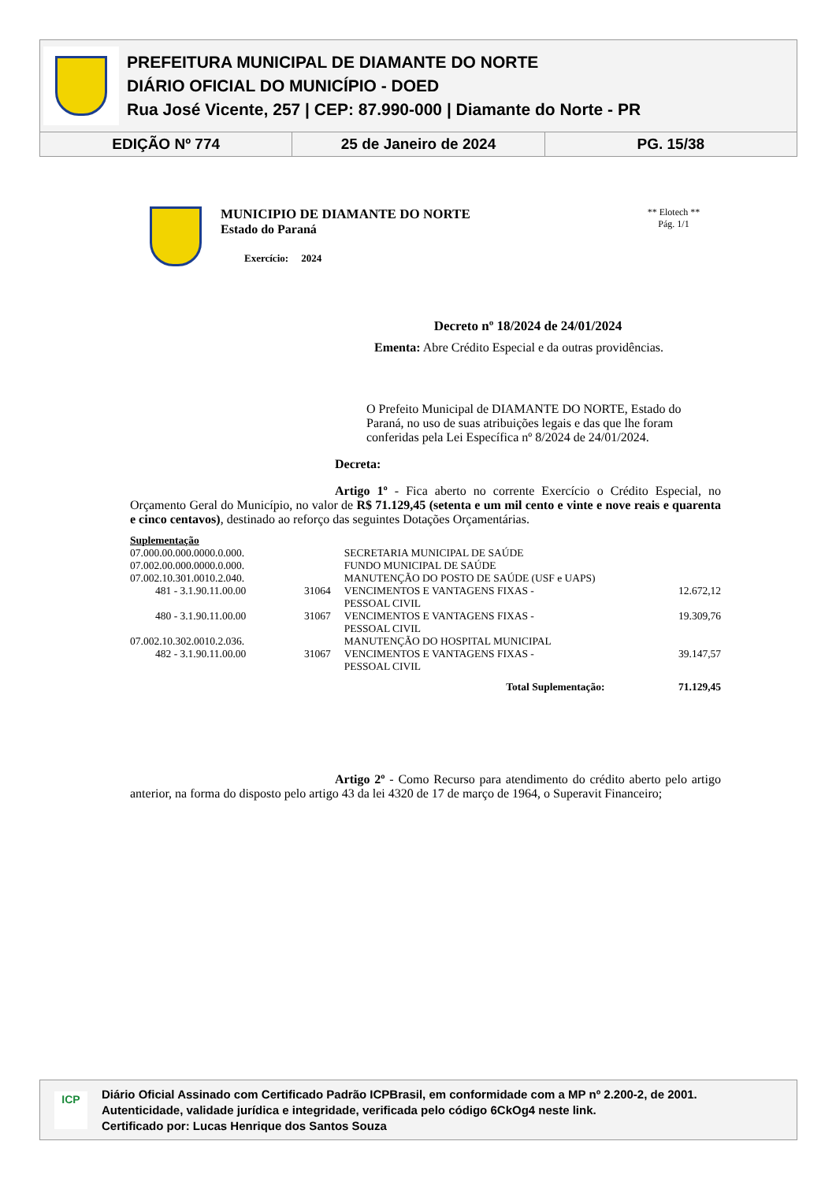PREFEITURA MUNICIPAL DE DIAMANTE DO NORTE
DIÁRIO OFICIAL DO MUNICÍPIO - DOED
Rua José Vicente, 257 | CEP: 87.990-000 | Diamante do Norte - PR
EDIÇÃO Nº 774 25 de Janeiro de 2024 PG. 15/38
MUNICIPIO DE DIAMANTE DO NORTE
Estado do Paraná
Exercício: 2024
** Elotech **
Pág. 1/1
Decreto nº 18/2024 de 24/01/2024
Ementa: Abre Crédito Especial e da outras providências.
O Prefeito Municipal de DIAMANTE DO NORTE, Estado do Paraná, no uso de suas atribuições legais e das que lhe foram conferidas pela Lei Específica nº 8/2024 de 24/01/2024.
Decreta:
Artigo 1º - Fica aberto no corrente Exercício o Crédito Especial, no Orçamento Geral do Município, no valor de R$ 71.129,45 (setenta e um mil cento e vinte e nove reais e quarenta e cinco centavos), destinado ao reforço das seguintes Dotações Orçamentárias.
Suplementação
| 07.000.00.000.0000.0.000. | | SECRETARIA MUNICIPAL DE SAÚDE | |
| 07.002.00.000.0000.0.000. | | FUNDO MUNICIPAL DE SAÚDE | |
| 07.002.10.301.0010.2.040. | | MANUTENÇÃO DO POSTO DE SAÚDE (USF e UAPS) | |
| 481 - 3.1.90.11.00.00 | 31064 | VENCIMENTOS E VANTAGENS FIXAS - PESSOAL CIVIL | 12.672,12 |
| 480 - 3.1.90.11.00.00 | 31067 | VENCIMENTOS E VANTAGENS FIXAS - PESSOAL CIVIL | 19.309,76 |
| 07.002.10.302.0010.2.036. | | MANUTENÇÃO DO HOSPITAL MUNICIPAL | |
| 482 - 3.1.90.11.00.00 | 31067 | VENCIMENTOS E VANTAGENS FIXAS - PESSOAL CIVIL | 39.147,57 |
| Total Suplementação: | | | 71.129,45 |
Artigo 2º - Como Recurso para atendimento do crédito aberto pelo artigo anterior, na forma do disposto pelo artigo 43 da lei 4320 de 17 de março de 1964, o Superavit Financeiro;
ICP
Diário Oficial Assinado com Certificado Padrão ICPBrasil, em conformidade com a MP nº 2.200-2, de 2001.
Autenticidade, validade jurídica e integridade, verificada pelo código 6CkOg4 neste link.
Certificado por: Lucas Henrique dos Santos Souza